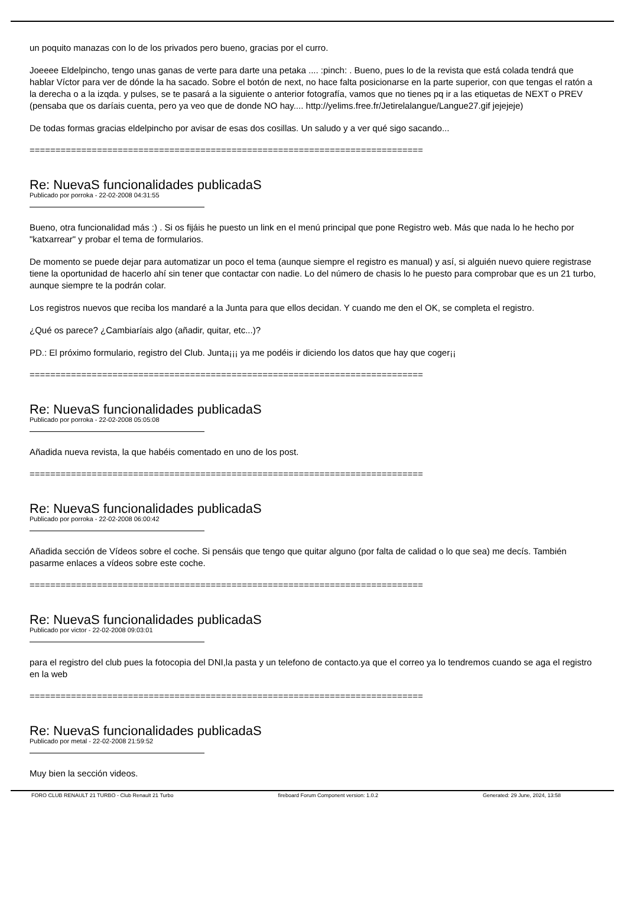un poquito manazas con lo de los privados pero bueno, gracias por el curro.
Joeeee Eldelpincho, tengo unas ganas de verte para darte una petaka .... :pinch: . Bueno, pues lo de la revista que está colada tendrá que hablar Víctor para ver de dónde la ha sacado. Sobre el botón de next, no hace falta posicionarse en la parte superior, con que tengas el ratón a la derecha o a la izqda. y pulses, se te pasará a la siguiente o anterior fotografía, vamos que no tienes pq ir a las etiquetas de NEXT o PREV (pensaba que os daríais cuenta, pero ya veo que de donde NO hay.... http://yelims.free.fr/Jetirelalangue/Langue27.gif jejejeje)
De todas formas gracias eldelpincho por avisar de esas dos cosillas. Un saludo y a ver qué sigo sacando...
============================================================================
Re: NuevaS funcionalidades publicadaS
Publicado por porroka - 22-02-2008 04:31:55
Bueno, otra funcionalidad más :) . Si os fijáis he puesto un link en el menú principal que pone Registro web. Más que nada lo he hecho por "katxarrear" y probar el tema de formularios.
De momento se puede dejar para automatizar un poco el tema (aunque siempre el registro es manual) y así, si alguién nuevo quiere registrase tiene la oportunidad de hacerlo ahí sin tener que contactar con nadie. Lo del número de chasis lo he puesto para comprobar que es un 21 turbo, aunque siempre te la podrán colar.
Los registros nuevos que reciba los mandaré a la Junta para que ellos decidan. Y cuando me den el OK, se completa el registro.
¿Qué os parece? ¿Cambiaríais algo (añadir, quitar, etc...)?
PD.: El próximo formulario, registro del Club. Junta¡¡¡ ya me podéis ir diciendo los datos que hay que coger¡¡
============================================================================
Re: NuevaS funcionalidades publicadaS
Publicado por porroka - 22-02-2008 05:05:08
Añadida nueva revista, la que habéis comentado en uno de los post.
============================================================================
Re: NuevaS funcionalidades publicadaS
Publicado por porroka - 22-02-2008 06:00:42
Añadida sección de Vídeos sobre el coche. Si pensáis que tengo que quitar alguno (por falta de calidad o lo que sea) me decís. También pasarme enlaces a vídeos sobre este coche.
============================================================================
Re: NuevaS funcionalidades publicadaS
Publicado por victor - 22-02-2008 09:03:01
para el registro del club pues la fotocopia del DNI,la pasta y un telefono de contacto.ya que el correo ya lo tendremos cuando se aga el registro en la web
============================================================================
Re: NuevaS funcionalidades publicadaS
Publicado por metal - 22-02-2008 21:59:52
Muy bien la sección videos.
FORO CLUB RENAULT 21 TURBO - Club Renault 21 Turbo fireboard Forum Component version: 1.0.2 Generated: 29 June, 2024, 13:58